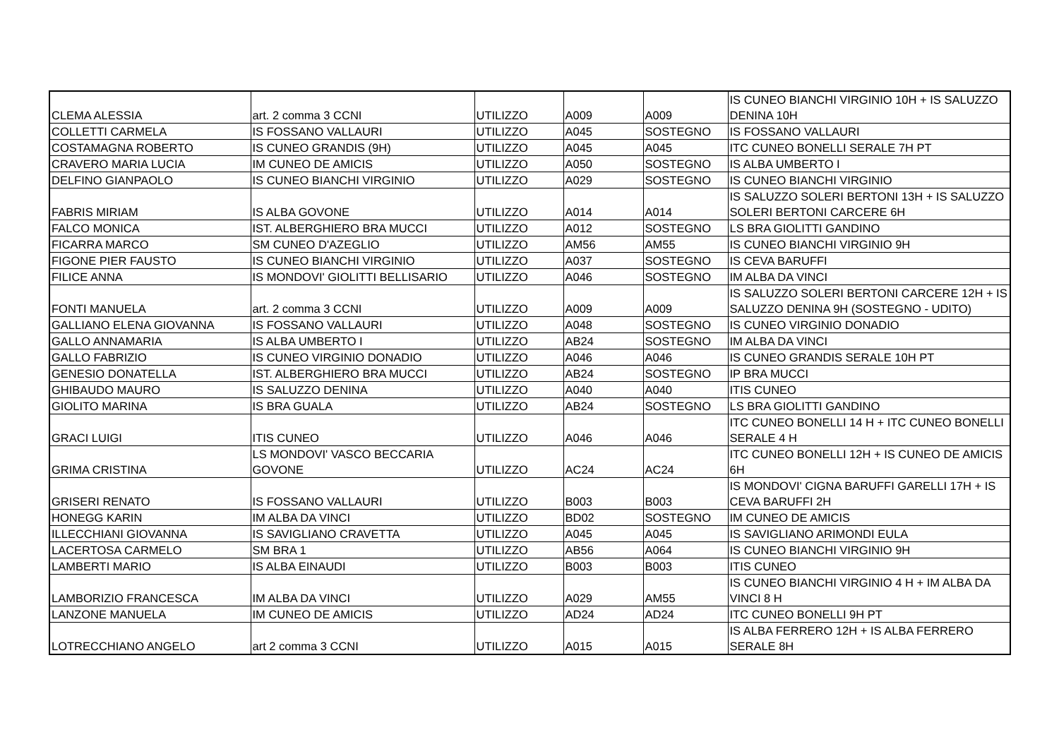| CLEMA ALESSIA | art. 2 comma 3 CCNI | UTILIZZO | A009 | A009 | IS CUNEO BIANCHI VIRGINIO 10H + IS SALUZZO DENINA 10H |
| COLLETTI CARMELA | IS FOSSANO VALLAURI | UTILIZZO | A045 | SOSTEGNO | IS FOSSANO VALLAURI |
| COSTAMAGNA ROBERTO | IS CUNEO GRANDIS (9H) | UTILIZZO | A045 | A045 | ITC CUNEO BONELLI SERALE 7H PT |
| CRAVERO MARIA LUCIA | IM CUNEO DE AMICIS | UTILIZZO | A050 | SOSTEGNO | IS ALBA UMBERTO I |
| DELFINO GIANPAOLO | IS CUNEO BIANCHI VIRGINIO | UTILIZZO | A029 | SOSTEGNO | IS CUNEO BIANCHI VIRGINIO |
| FABRIS MIRIAM | IS ALBA GOVONE | UTILIZZO | A014 | A014 | IS SALUZZO SOLERI BERTONI 13H + IS SALUZZO SOLERI BERTONI CARCERE 6H |
| FALCO MONICA | IST. ALBERGHIERO BRA MUCCI | UTILIZZO | A012 | SOSTEGNO | LS BRA GIOLITTI GANDINO |
| FICARRA MARCO | SM CUNEO D'AZEGLIO | UTILIZZO | AM56 | AM55 | IS CUNEO BIANCHI VIRGINIO 9H |
| FIGONE PIER FAUSTO | IS CUNEO BIANCHI VIRGINIO | UTILIZZO | A037 | SOSTEGNO | IS CEVA BARUFFI |
| FILICE ANNA | IS MONDOVI' GIOLITTI BELLISARIO | UTILIZZO | A046 | SOSTEGNO | IM ALBA DA VINCI |
| FONTI MANUELA | art. 2 comma 3 CCNI | UTILIZZO | A009 | A009 | IS SALUZZO SOLERI BERTONI CARCERE 12H + IS SALUZZO DENINA 9H (SOSTEGNO - UDITO) |
| GALLIANO ELENA GIOVANNA | IS FOSSANO VALLAURI | UTILIZZO | A048 | SOSTEGNO | IS CUNEO VIRGINIO DONADIO |
| GALLO ANNAMARIA | IS ALBA UMBERTO I | UTILIZZO | AB24 | SOSTEGNO | IM ALBA DA VINCI |
| GALLO FABRIZIO | IS CUNEO VIRGINIO DONADIO | UTILIZZO | A046 | A046 | IS CUNEO GRANDIS SERALE 10H PT |
| GENESIO DONATELLA | IST. ALBERGHIERO BRA MUCCI | UTILIZZO | AB24 | SOSTEGNO | IP BRA MUCCI |
| GHIBAUDO MAURO | IS SALUZZO DENINA | UTILIZZO | A040 | A040 | ITIS CUNEO |
| GIOLITO MARINA | IS BRA GUALA | UTILIZZO | AB24 | SOSTEGNO | LS BRA GIOLITTI GANDINO |
| GRACI LUIGI | ITIS CUNEO | UTILIZZO | A046 | A046 | ITC CUNEO BONELLI 14 H + ITC CUNEO BONELLI SERALE 4 H |
| GRIMA CRISTINA | LS MONDOVI' VASCO BECCARIA GOVONE | UTILIZZO | AC24 | AC24 | ITC CUNEO BONELLI 12H + IS CUNEO DE AMICIS 6H |
| GRISERI RENATO | IS FOSSANO VALLAURI | UTILIZZO | B003 | B003 | IS MONDOVI' CIGNA BARUFFI GARELLI 17H + IS CEVA BARUFFI 2H |
| HONEGG KARIN | IM ALBA DA VINCI | UTILIZZO | BD02 | SOSTEGNO | IM CUNEO DE AMICIS |
| ILLECCHIANI GIOVANNA | IS SAVIGLIANO CRAVETTA | UTILIZZO | A045 | A045 | IS SAVIGLIANO ARIMONDI EULA |
| LACERTOSA CARMELO | SM BRA 1 | UTILIZZO | AB56 | A064 | IS CUNEO BIANCHI VIRGINIO 9H |
| LAMBERTI MARIO | IS ALBA EINAUDI | UTILIZZO | B003 | B003 | ITIS CUNEO |
| LAMBORIZIO FRANCESCA | IM ALBA DA VINCI | UTILIZZO | A029 | AM55 | IS CUNEO BIANCHI VIRGINIO 4 H + IM ALBA DA VINCI 8 H |
| LANZONE MANUELA | IM CUNEO DE AMICIS | UTILIZZO | AD24 | AD24 | ITC CUNEO BONELLI 9H PT |
| LOTRECCHIANO ANGELO | art 2 comma 3 CCNI | UTILIZZO | A015 | A015 | IS ALBA FERRERO 12H + IS ALBA FERRERO SERALE 8H |